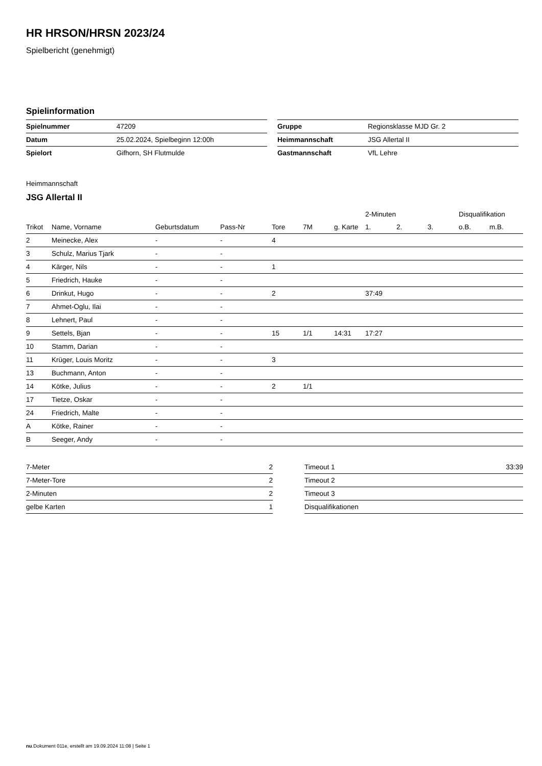HR HRSON/HRSN 2023/24
Spielbericht (genehmigt)
Spielinformation
| Spielnummer | 47209 |
| Datum | 25.02.2024, Spielbeginn 12:00h |
| Spielort | Gifhorn, SH Flutmulde |
| Gruppe | Regionsklasse MJD Gr. 2 |
| Heimmannschaft | JSG Allertal II |
| Gastmannschaft | VfL Lehre |
Heimmannschaft
JSG Allertal II
| | | | | | | | 2-Minuten | | | Disqualifikation | |
| --- | --- | --- | --- | --- | --- | --- | --- | --- | --- | --- | --- |
| Trikot | Name, Vorname | Geburtsdatum | Pass-Nr | Tore | 7M | g. Karte | 1. | 2. | 3. | o.B. | m.B. |
| 2 | Meinecke, Alex | - | - | 4 | | | | | | | |
| 3 | Schulz, Marius Tjark | - | - | | | | | | | | |
| 4 | Kärger, Nils | - | - | 1 | | | | | | | |
| 5 | Friedrich, Hauke | - | - | | | | | | | | |
| 6 | Drinkut, Hugo | - | - | 2 | | | 37:49 | | | | |
| 7 | Ahmet-Oglu, Ilai | - | - | | | | | | | | |
| 8 | Lehnert, Paul | - | - | | | | | | | | |
| 9 | Settels, Bjan | - | - | 15 | 1/1 | 14:31 | 17:27 | | | | |
| 10 | Stamm, Darian | - | - | | | | | | | | |
| 11 | Krüger, Louis Moritz | - | - | 3 | | | | | | | |
| 13 | Buchmann, Anton | - | - | | | | | | | | |
| 14 | Kötke, Julius | - | - | 2 | 1/1 | | | | | | |
| 17 | Tietze, Oskar | - | - | | | | | | | | |
| 24 | Friedrich, Malte | - | - | | | | | | | | |
| A | Kötke, Rainer | - | - | | | | | | | | |
| B | Seeger, Andy | - | - | | | | | | | | |
| 7-Meter | 2 |
| 7-Meter-Tore | 2 |
| 2-Minuten | 2 |
| gelbe Karten | 1 |
| Timeout 1 | 33:39 |
| Timeout 2 | |
| Timeout 3 | |
| Disqualifikationen | |
nu.Dokument 011e, erstellt am 19.09.2024 11:08 | Seite 1